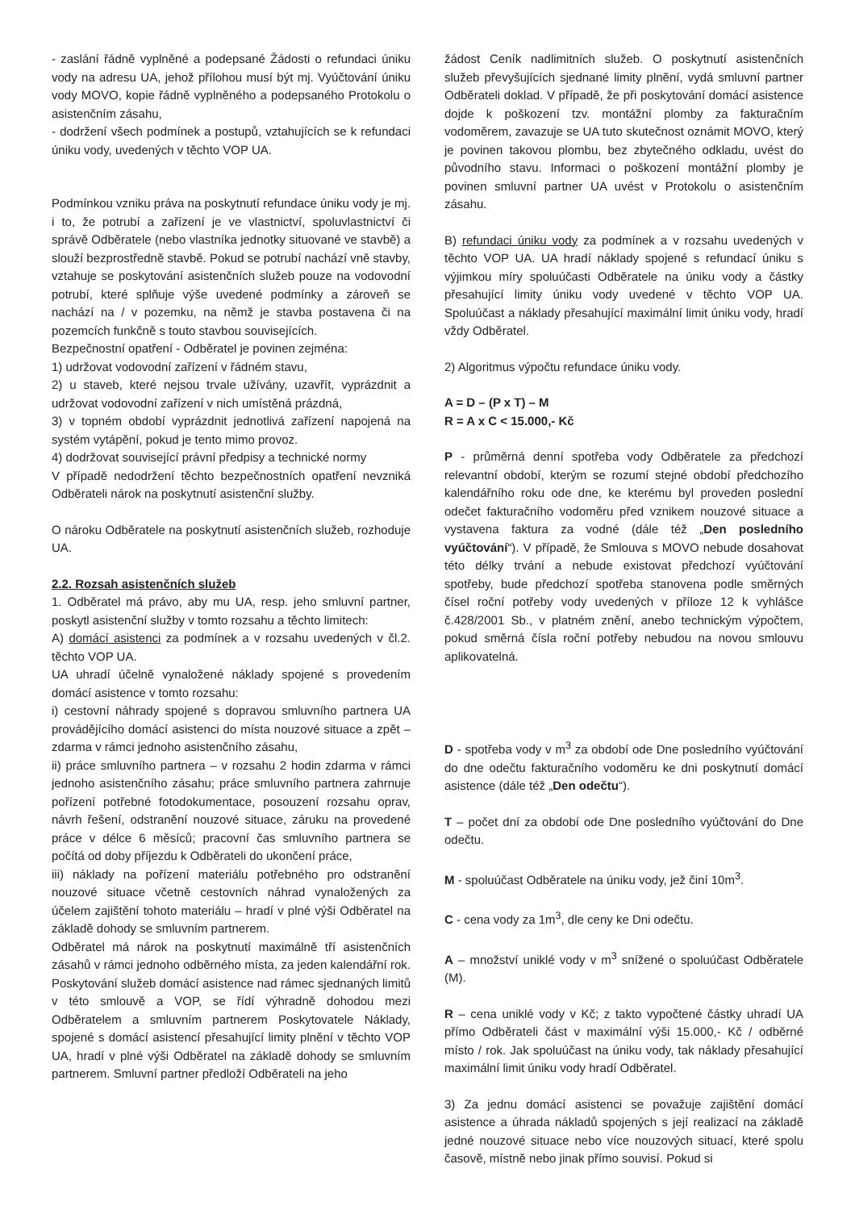- zaslání řádně vyplněné a podepsané Žádosti o refundaci úniku vody na adresu UA, jehož přílohou musí být mj. Vyúčtování úniku vody MOVO, kopie řádně vyplněného a podepsaného Protokolu o asistenčním zásahu,
- dodržení všech podmínek a postupů, vztahujících se k refundaci úniku vody, uvedených v těchto VOP UA.
Podmínkou vzniku práva na poskytnutí refundace úniku vody je mj. i to, že potrubí a zařízení je ve vlastnictví, spoluvlastnictví či správě Odběratele (nebo vlastníka jednotky situované ve stavbě) a slouží bezprostředně stavbě. Pokud se potrubí nachází vně stavby, vztahuje se poskytování asistenčních služeb pouze na vodovodní potrubí, které splňuje výše uvedené podmínky a zároveň se nachází na / v pozemku, na němž je stavba postavena či na pozemcích funkčně s touto stavbou souvisejících.
Bezpečnostní opatření - Odběratel je povinen zejména:
1) udržovat vodovodní zařízení v řádném stavu,
2) u staveb, které nejsou trvale užívány, uzavřít, vyprázdnit a udržovat vodovodní zařízení v nich umístěná prázdná,
3) v topném období vyprázdnit jednotlivá zařízení napojená na systém vytápění, pokud je tento mimo provoz.
4) dodržovat související právní předpisy a technické normy
V případě nedodržení těchto bezpečnostních opatření nevzniká Odběrateli nárok na poskytnutí asistenční služby.
O nároku Odběratele na poskytnutí asistenčních služeb, rozhoduje UA.
2.2. Rozsah asistenčních služeb
1. Odběratel má právo, aby mu UA, resp. jeho smluvní partner, poskytl asistenční služby v tomto rozsahu a těchto limitech:
A) domácí asistenci za podmínek a v rozsahu uvedených v čl.2. těchto VOP UA.
UA uhradí účelně vynaložené náklady spojené s provedením domácí asistence v tomto rozsahu:
i) cestovní náhrady spojené s dopravou smluvního partnera UA provádějícího domácí asistenci do místa nouzové situace a zpět – zdarma v rámci jednoho asistenčního zásahu,
ii) práce smluvního partnera – v rozsahu 2 hodin zdarma v rámci jednoho asistenčního zásahu; práce smluvního partnera zahrnuje pořízení potřebné fotodokumentace, posouzení rozsahu oprav, návrh řešení, odstranění nouzové situace, záruku na provedené práce v délce 6 měsíců; pracovní čas smluvního partnera se počítá od doby příjezdu k Odběrateli do ukončení práce,
iii) náklady na pořízení materiálu potřebného pro odstranění nouzové situace včetně cestovních náhrad vynaložených za účelem zajištění tohoto materiálu – hradí v plné výši Odběratel na základě dohody se smluvním partnerem.
Odběratel má nárok na poskytnutí maximálně tří asistenčních zásahů v rámci jednoho odběrného místa, za jeden kalendářní rok. Poskytování služeb domácí asistence nad rámec sjednaných limitů v této smlouvě a VOP, se řídí výhradně dohodou mezi Odběratelem a smluvním partnerem Poskytovatele Náklady, spojené s domácí asistencí přesahující limity plnění v těchto VOP UA, hradí v plné výši Odběratel na základě dohody se smluvním partnerem. Smluvní partner předloží Odběrateli na jeho
žádost Ceník nadlimitních služeb. O poskytnutí asistenčních služeb převyšujících sjednané limity plnění, vydá smluvní partner Odběrateli doklad. V případě, že při poskytování domácí asistence dojde k poškození tzv. montážní plomby za fakturačním vodoměrem, zavazuje se UA tuto skutečnost oznámit MOVO, který je povinen takovou plombu, bez zbytečného odkladu, uvést do původního stavu. Informaci o poškození montážní plomby je povinen smluvní partner UA uvést v Protokolu o asistenčním zásahu.
B) refundaci úniku vody za podmínek a v rozsahu uvedených v těchto VOP UA. UA hradí náklady spojené s refundací úniku s výjimkou míry spoluúčasti Odběratele na úniku vody a částky přesahující limity úniku vody uvedené v těchto VOP UA. Spoluúčast a náklady přesahující maximální limit úniku vody, hradí vždy Odběratel.
2) Algoritmus výpočtu refundace úniku vody.
A = D – (P x T) – M
R = A x C < 15.000,- Kč
P - průměrná denní spotřeba vody Odběratele za předchozí relevantní období, kterým se rozumí stejné období předchozího kalendářního roku ode dne, ke kterému byl proveden poslední odečet fakturačního vodoměru před vznikem nouzové situace a vystavena faktura za vodné (dále též „Den posledního vyúčtování“). V případě, že Smlouva s MOVO nebude dosahovat této délky trvání a nebude existovat předchozí vyúčtování spotřeby, bude předchozí spotřeba stanovena podle směrných čísel roční potřeby vody uvedených v příloze 12 k vyhlášce č.428/2001 Sb., v platném znění, anebo technickým výpočtem, pokud směrná čísla roční potřeby nebudou na novou smlouvu aplikovatelná.
D - spotřeba vody v m<sup>3</sup> za období ode Dne posledního vyúčtování do dne odečtu fakturačního vodoměru ke dni poskytnutí domácí asistence (dále též „Den odečtu“).
T – počet dní za období ode Dne posledního vyúčtování do Dne odečtu.
M - spoluúčast Odběratele na úniku vody, jež činí 10m<sup>3</sup>.
C - cena vody za 1m<sup>3</sup>, dle ceny ke Dni odečtu.
A – množství uniklé vody v m<sup>3</sup> snížené o spoluúčast Odběratele (M).
R – cena uniklé vody v Kč; z takto vypočtené částky uhradí UA přímo Odběrateli část v maximální výši 15.000,- Kč / odběrné místo / rok. Jak spoluúčast na úniku vody, tak náklady přesahující maximální limit úniku vody hradí Odběratel.
3) Za jednu domácí asistenci se považuje zajištění domácí asistence a úhrada nákladů spojených s její realizací na základě jedné nouzové situace nebo více nouzových situací, které spolu časově, místně nebo jinak přímo souvisí. Pokud si